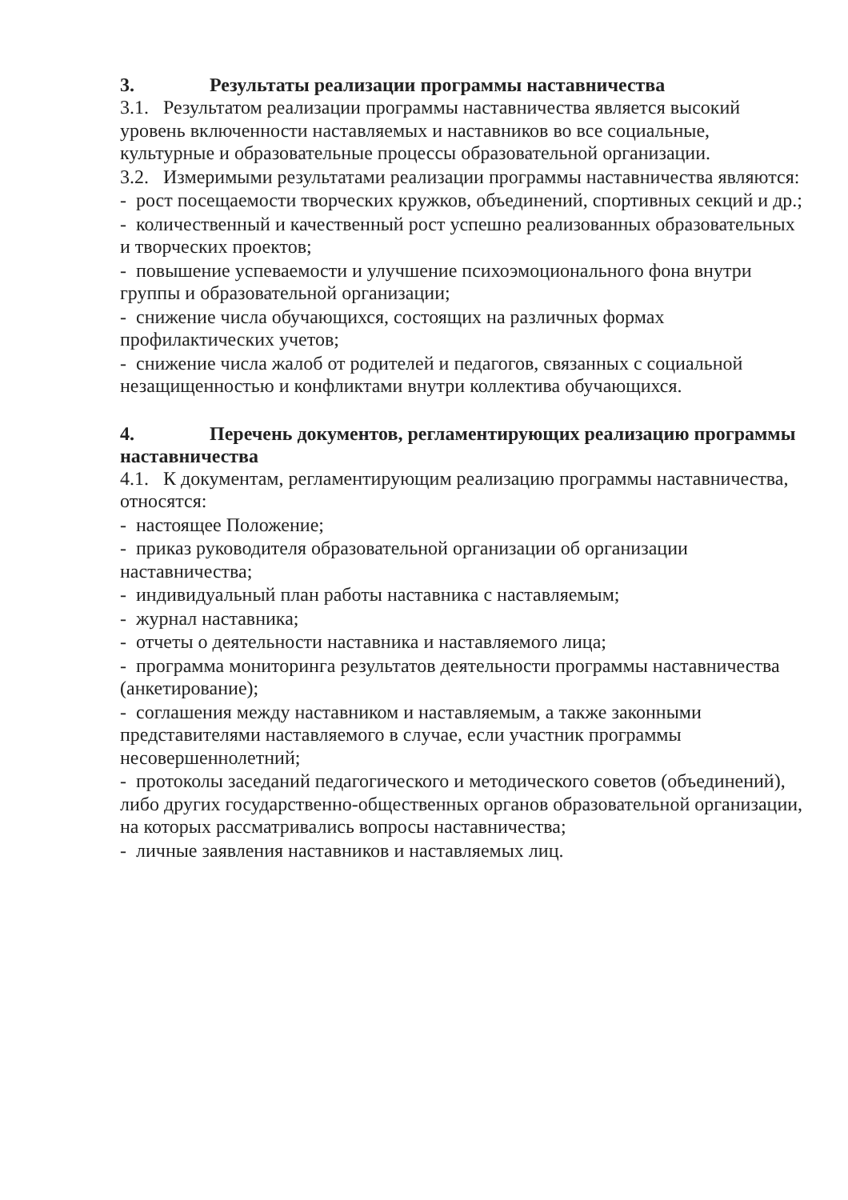3. Результаты реализации программы наставничества
3.1. Результатом реализации программы наставничества является высокий уровень включенности наставляемых и наставников во все социальные, культурные и образовательные процессы образовательной организации.
3.2. Измеримыми результатами реализации программы наставничества являются:
- рост посещаемости творческих кружков, объединений, спортивных секций и др.;
- количественный и качественный рост успешно реализованных образовательных и творческих проектов;
- повышение успеваемости и улучшение психоэмоционального фона внутри группы и образовательной организации;
- снижение числа обучающихся, состоящих на различных формах профилактических учетов;
- снижение числа жалоб от родителей и педагогов, связанных с социальной незащищенностью и конфликтами внутри коллектива обучающихся.
4. Перечень документов, регламентирующих реализацию программы наставничества
4.1. К документам, регламентирующим реализацию программы наставничества, относятся:
- настоящее Положение;
- приказ руководителя образовательной организации об организации наставничества;
- индивидуальный план работы наставника с наставляемым;
- журнал наставника;
- отчеты о деятельности наставника и наставляемого лица;
- программа мониторинга результатов деятельности программы наставничества (анкетирование);
- соглашения между наставником и наставляемым, а также законными представителями наставляемого в случае, если участник программы несовершеннолетний;
- протоколы заседаний педагогического и методического советов (объединений), либо других государственно-общественных органов образовательной организации, на которых рассматривались вопросы наставничества;
- личные заявления наставников и наставляемых лиц.